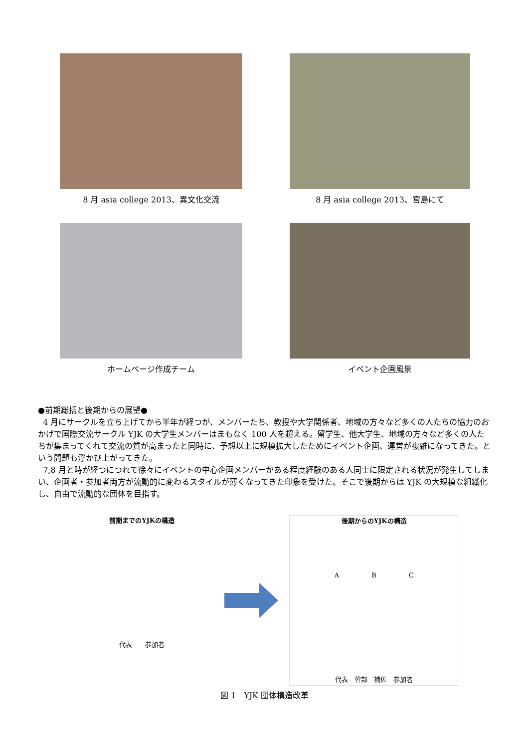8 月 asia college 2013、異文化交流 8 月 asia college 2013、宮島にて
ホームページ作成チーム イベント企画風景
●前期総括と後期からの展望●
4 月にサークルを立ち上げてから半年が経つが、メンバーたち、教授や大学関係者、地域の方々など多くの人たちの協力のおかげで国際交流サークル YJK の大学生メンバーはまもなく 100 人を超える。留学生、他大学生、地域の方々など多くの人たちが集まってくれて交流の質が高まったと同時に、予想以上に規模拡大したためにイベント企画、運営が複雑になってきた。という問題も浮かび上がってきた。
7,8 月と時が経つにつれて徐々にイベントの中心企画メンバーがある程度経験のある人同士に限定される状況が発生してしまい、企画者・参加者両方が流動的に変わるスタイルが薄くなってきた印象を受けた。そこで後期からは YJK の大規模な組織化し、自由で流動的な団体を目指す。
前期までのYJKの構造
代表　　参加者
後期からのYJKの構造
A　　　　　B　　　　　C
代表　幹部　補佐　参加者
図 1　YJK 団体構造改革